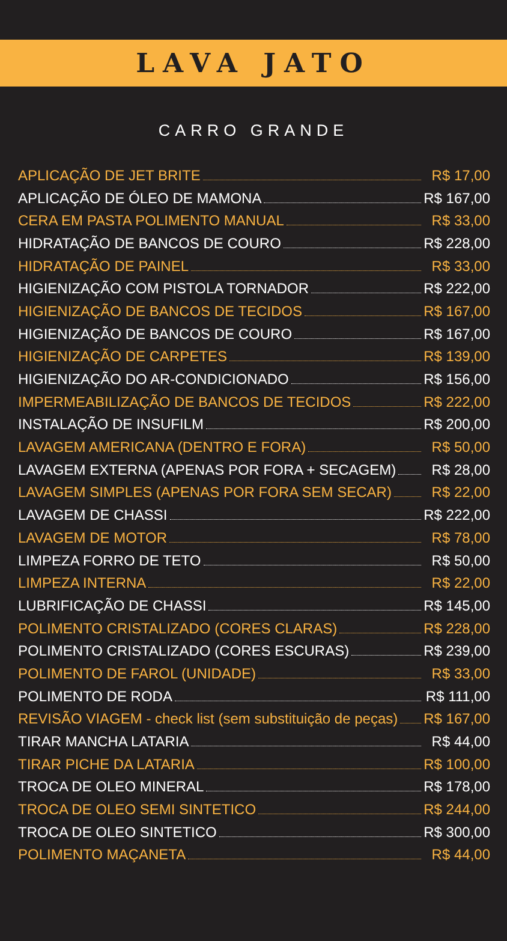LAVA JATO
CARRO GRANDE
| APLICAÇÃO DE JET BRITE | R$ 17,00 |
| APLICAÇÃO DE ÓLEO DE MAMONA | R$ 167,00 |
| CERA EM PASTA POLIMENTO MANUAL | R$ 33,00 |
| HIDRATAÇÃO DE BANCOS DE COURO | R$ 228,00 |
| HIDRATAÇÃO DE PAINEL | R$ 33,00 |
| HIGIENIZAÇÃO COM PISTOLA TORNADOR | R$ 222,00 |
| HIGIENIZAÇÃO DE BANCOS DE TECIDOS | R$ 167,00 |
| HIGIENIZAÇÃO DE BANCOS DE COURO | R$ 167,00 |
| HIGIENIZAÇÃO DE CARPETES | R$ 139,00 |
| HIGIENIZAÇÃO DO AR-CONDICIONADO | R$ 156,00 |
| IMPERMEABILIZAÇÃO DE BANCOS DE TECIDOS | R$ 222,00 |
| INSTALAÇÃO DE INSUFILM | R$ 200,00 |
| LAVAGEM AMERICANA (DENTRO E FORA) | R$ 50,00 |
| LAVAGEM EXTERNA (APENAS POR FORA + SECAGEM) | R$ 28,00 |
| LAVAGEM SIMPLES (APENAS POR FORA SEM SECAR) | R$ 22,00 |
| LAVAGEM DE CHASSI | R$ 222,00 |
| LAVAGEM DE MOTOR | R$ 78,00 |
| LIMPEZA FORRO DE TETO | R$ 50,00 |
| LIMPEZA INTERNA | R$ 22,00 |
| LUBRIFICAÇÃO DE CHASSI | R$ 145,00 |
| POLIMENTO CRISTALIZADO (CORES CLARAS) | R$ 228,00 |
| POLIMENTO CRISTALIZADO (CORES ESCURAS) | R$ 239,00 |
| POLIMENTO DE FAROL (UNIDADE) | R$ 33,00 |
| POLIMENTO DE RODA | R$ 111,00 |
| REVISÃO VIAGEM - check list (sem substituição de peças) | R$ 167,00 |
| TIRAR MANCHA LATARIA | R$ 44,00 |
| TIRAR PICHE DA LATARIA | R$ 100,00 |
| TROCA DE OLEO MINERAL | R$ 178,00 |
| TROCA DE OLEO SEMI SINTETICO | R$ 244,00 |
| TROCA DE OLEO SINTETICO | R$ 300,00 |
| POLIMENTO MAÇANETA | R$ 44,00 |